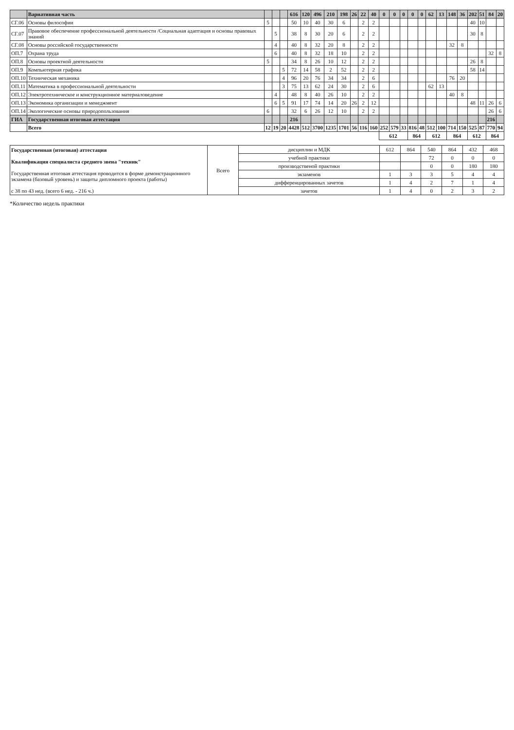| | Вариативная часть | | | | 616 | 120 | 496 | 210 | 198 | 26 | 22 | 40 | 0 | 0 | 0 | 0 | 0 | 62 | 13 | 148 | 36 | 202 | 51 | 84 | 20 |
| --- | --- | --- | --- | --- | --- | --- | --- | --- | --- | --- | --- | --- | --- | --- | --- | --- | --- | --- | --- | --- | --- | --- | --- | --- | --- |
| СГ.06 | Основы философии | 5 | | | 50 | 10 | 40 | 30 | 6 | | 2 | 2 | | | | | | | | | | 40 | 10 | | |
| СГ.07 | Правовое обеспечение профессиональной деятельности /Социальная адаптация и основы правовых знаний | | 5 | | 38 | 8 | 30 | 20 | 6 | | 2 | 2 | | | | | | | | | | 30 | 8 | | |
| СГ.08 | Основы российской государственности | | 4 | | 40 | 8 | 32 | 20 | 8 | | 2 | 2 | | | | | | | | 32 | 8 | | | | |
| ОП.7 | Охрана труда | | 6 | | 40 | 8 | 32 | 18 | 10 | | 2 | 2 | | | | | | | | | | | | 32 | 8 |
| ОП.8 | Основы проектной деятельности | 5 | | | 34 | 8 | 26 | 10 | 12 | | 2 | 2 | | | | | | | | | | 26 | 8 | | |
| ОП.9 | Компьютерная графика | | | 5 | 72 | 14 | 58 | 2 | 52 | | 2 | 2 | | | | | | | | | | 58 | 14 | | |
| ОП.10 | Техническая механика | | | 4 | 96 | 20 | 76 | 34 | 34 | | 2 | 6 | | | | | | | | 76 | 20 | | | | |
| ОП.11 | Математика в профессиональной деятельности | | | 3 | 75 | 13 | 62 | 24 | 30 | | 2 | 6 | | | | | | 62 | 13 | | | | | | |
| ОП.12 | Электротехническое и конструкционное материаловедение | | 4 | | 48 | 8 | 40 | 26 | 10 | | 2 | 2 | | | | | | | | 40 | 8 | | | | |
| ОП.13 | Экономика организации и менеджмент | | 6 | 5 | 91 | 17 | 74 | 14 | 20 | 26 | 2 | 12 | | | | | | | | | | 48 | 11 | 26 | 6 |
| ОП.14 | Экологические основы природопользования | 6 | | | 32 | 6 | 26 | 12 | 10 | | 2 | 2 | | | | | | | | | | | | 26 | 6 |
| ГИА | Государственная итоговая аттестация | | | | 216 | | | | | | | | | | | | | | | | | | | 216 | |
| | Всего | 12 | 19 | 20 | 4428 | 512 | 3700 | 1235 | 1701 | 56 | 116 | 160 | 252 | 579 | 33 | 816 | 48 | 512 | 100 | 714 | 150 | 525 | 87 | 770 | 94 |
| | | | | | | | | | | | | | 612 | | | 864 | | 612 | | 864 | | 612 | | 864 | |
| Государственная (итоговая) аттестация Квалификация специалиста среднего звена "техник" Государственная итоговая аттестация проводится в форме демонстрационного экзамена (базовый уровень) и защиты дипломного проекта (работы) с 38 по 43 нед. (всего 6 нед. - 216 ч.) | Всего | дисциплин и МДК | 612 | 864 | 540 | 864 | 432 | 468 |
| | | учебной практики | | | 72 | 0 | 0 | 0 |
| | | производственой практики | | | 0 | 0 | 180 | 180 |
| | | экзаменов | 1 | 3 | 3 | 5 | 4 | 4 |
| | | дифференцированных зачетов | 1 | 4 | 2 | 7 | 1 | 4 |
| | | зачетов | 1 | 4 | 0 | 2 | 3 | 2 |
*Количество недель практики